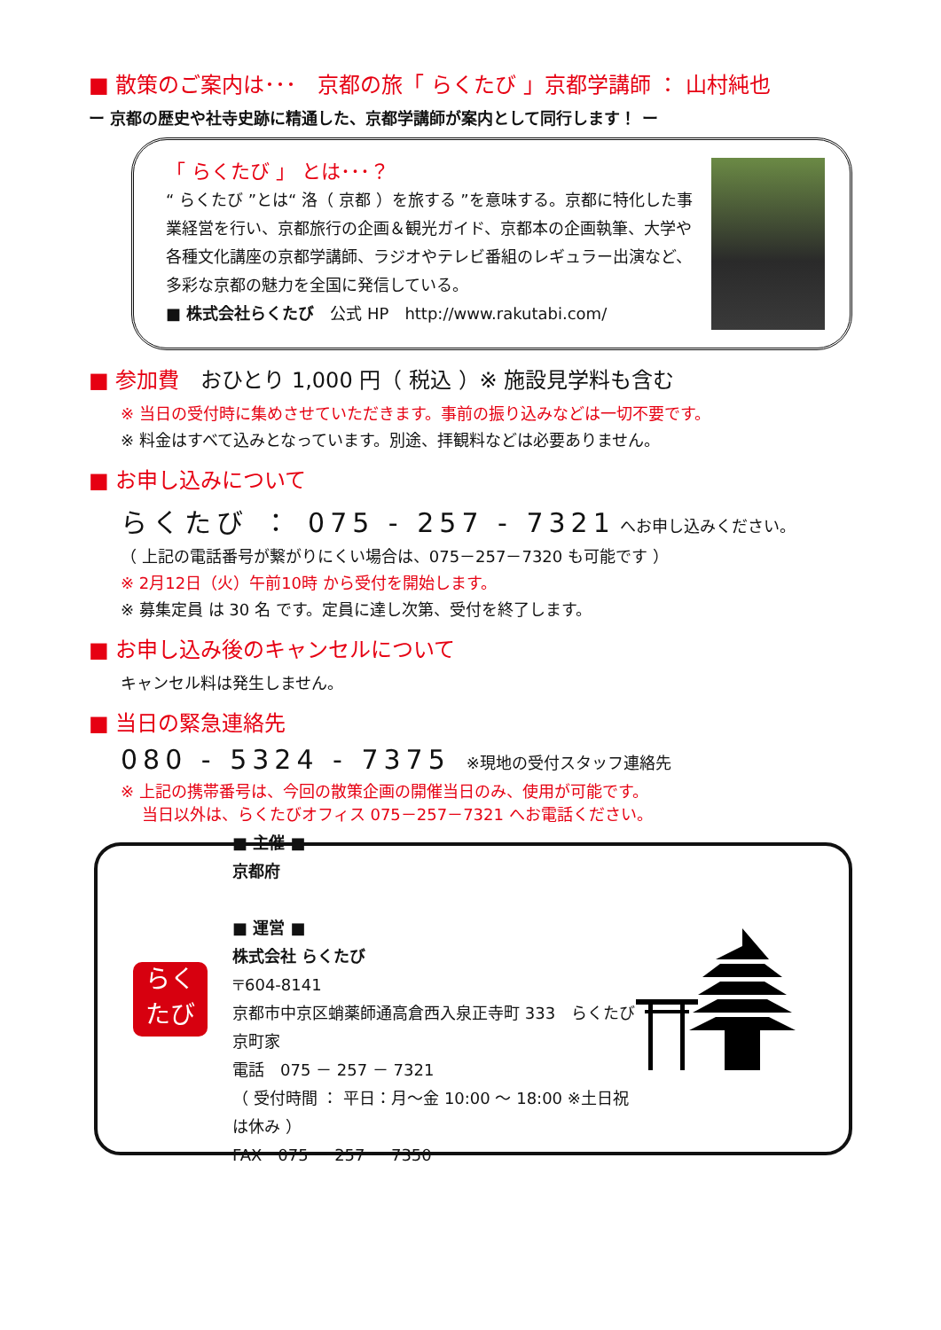■ 散策のご案内は･･･　京都の旅「 らくたび 」京都学講師 ： 山村純也
ー 京都の歴史や社寺史跡に精通した、京都学講師が案内として同行します！ ー
「 らくたび 」 とは･･･？
“ らくたび ”とは“ 洛（ 京都 ）を旅する ”を意味する。京都に特化した事業経営を行い、京都旅行の企画＆観光ガイド、京都本の企画執筆、大学や各種文化講座の京都学講師、ラジオやテレビ番組のレギュラー出演など、多彩な京都の魅力を全国に発信している。
■ 株式会社らくたび　公式 HP　http://www.rakutabi.com/
■ 参加費　おひとり 1,000 円（ 税込 ）※ 施設見学料も含む
※ 当日の受付時に集めさせていただきます。事前の振り込みなどは一切不要です。
※ 料金はすべて込みとなっています。別途、拝観料などは必要ありません。
■ お申し込みについて
らくたび ： 075 - 257 - 7321 へお申し込みください。
（ 上記の電話番号が繋がりにくい場合は、075－257－7320 も可能です ）
※ 2月12日（火）午前10時 から受付を開始します。
※ 募集定員 は 30 名 です。定員に達し次第、受付を終了します。
■ お申し込み後のキャンセルについて
キャンセル料は発生しません。
■ 当日の緊急連絡先
080 - 5324 - 7375　※現地の受付スタッフ連絡先
※ 上記の携帯番号は、今回の散策企画の開催当日のみ、使用が可能です。
　 当日以外は、らくたびオフィス 075－257－7321 へお電話ください。
らく
たび
■ 主催 ■
京都府
■ 運営 ■
株式会社 らくたび
〒604-8141
京都市中京区蛸薬師通高倉西入泉正寺町 333　らくたび京町家
電話　075 － 257 － 7321
（ 受付時間 ： 平日：月～金 10:00 ～ 18:00 ※土日祝は休み ）
FAX　075 － 257 － 7350